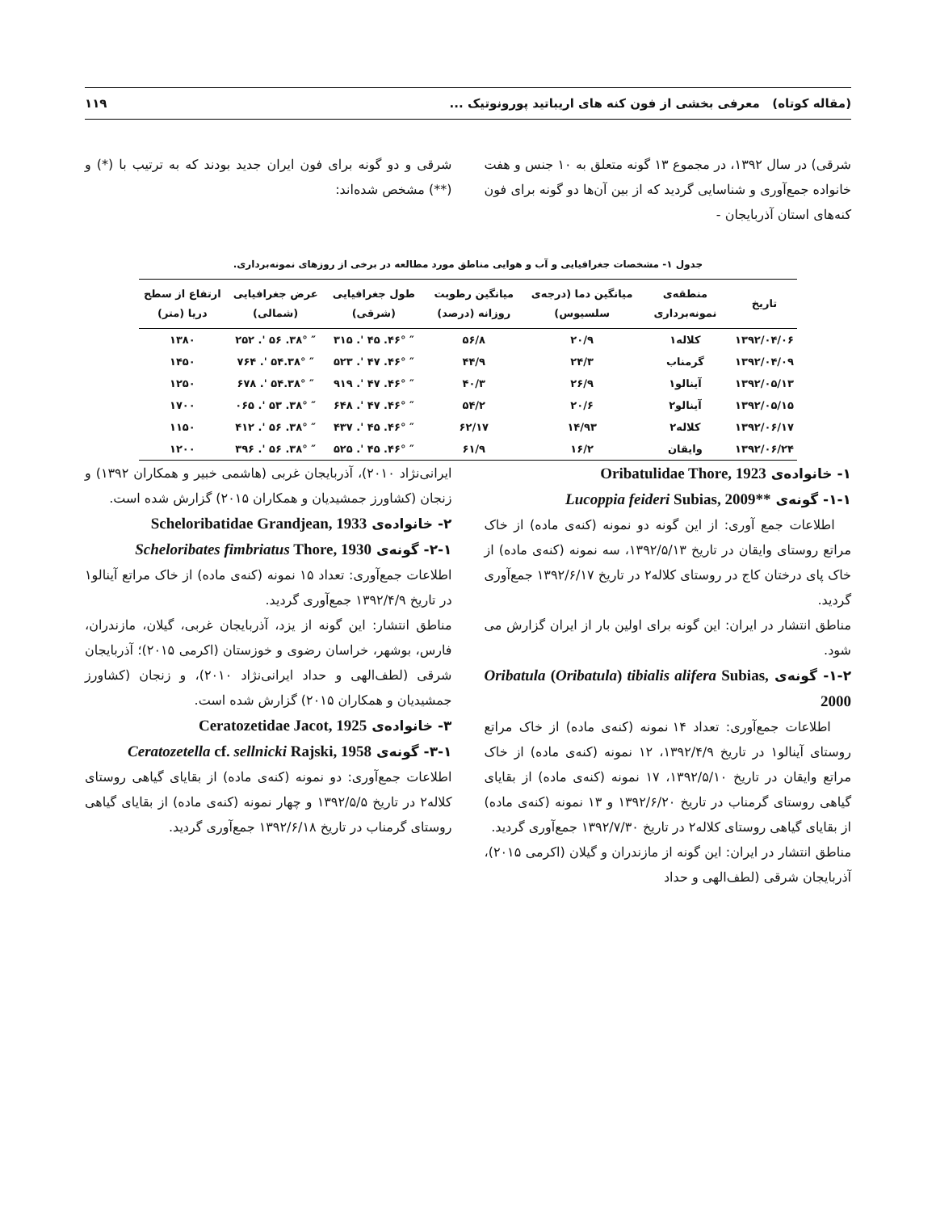(مقاله کوتاه) معرفی بخشی از فون کنه های اریباتید پورونوتیک ... ۱۱۹
شرقی) در سال ۱۳۹۲، در مجموع ۱۳ گونه متعلق به ۱۰ جنس و هفت خانواده جمع‌آوری و شناسایی گردید که از بین آن‌ها دو گونه برای فون کنه‌های استان آذربایجان -
شرقی و دو گونه برای فون ایران جدید بودند که به ترتیب با (*) و (**) مشخص شده‌اند:
جدول ۱- مشخصات جغرافیایی و آب و هوایی مناطق مورد مطالعه در برخی از روزهای نمونه‌برداری.
| تاریخ | منطقه‌ی نمونه‌برداری | میانگین دما (درجه‌ی سلسیوس) | میانگین رطوبت روزانه (درصد) | طول جغرافیایی (شرقی) | عرض جغرافیایی (شمالی) | ارتفاع از سطح دریا (متر) |
| --- | --- | --- | --- | --- | --- | --- |
| ۱۳۹۲/۰۴/۰۶ | کلاله۱ | ۲۰/۹ | ۵۶/۸ | ″ ۴۶°. ۴۵ '. ۳۱۵ | ″ ۳۸°. ۵۶ '. ۲۵۲ | ۱۳۸۰ |
| ۱۳۹۲/۰۴/۰۹ | گرمناب | ۲۴/۳ | ۴۴/۹ | ″ ۴۶°. ۴۷ '. ۵۲۳ | ″ ۳۸°.۵۴ '. ۷۶۴ | ۱۴۵۰ |
| ۱۳۹۲/۰۵/۱۳ | آینالو۱ | ۲۶/۹ | ۴۰/۳ | ″ ۴۶°. ۴۷ '. ۹۱۹ | ″ ۳۸°.۵۴ '. ۶۷۸ | ۱۲۵۰ |
| ۱۳۹۲/۰۵/۱۵ | آینالو۲ | ۲۰/۶ | ۵۴/۲ | ″ ۴۶°. ۴۷ '. ۶۴۸ | ″ ۳۸°. ۵۳ '. ۰۶۵ | ۱۷۰۰ |
| ۱۳۹۲/۰۶/۱۷ | کلاله۲ | ۱۴/۹۳ | ۶۲/۱۷ | ″ ۴۶°. ۴۵ '. ۴۳۷ | ″ ۳۸°. ۵۶ '. ۴۱۲ | ۱۱۵۰ |
| ۱۳۹۲/۰۶/۲۴ | وایقان | ۱۶/۲ | ۶۱/۹ | ″ ۴۶°. ۴۵ '. ۵۲۵ | ″ ۳۸°. ۵۶ '. ۳۹۶ | ۱۲۰۰ |
۱- خانواده‌ی Oribatulidae Thore, 1923
۱-۱- گونه‌ی Lucoppia feideri Subias, 2009**
اطلاعات جمع آوری: از این گونه دو نمونه (کنه‌ی ماده) از خاک مراتع روستای وایقان در تاریخ ۱۳۹۲/۵/۱۳، سه نمونه (کنه‌ی ماده) از خاک پای درختان کاج در روستای کلاله۲ در تاریخ ۱۳۹۲/۶/۱۷ جمع‌آوری گردید.
مناطق انتشار در ایران: این گونه برای اولین بار از ایران گزارش می شود.
۱-۲- گونه‌ی Oribatula (Oribatula) tibialis alifera Subias, 2000
اطلاعات جمع‌آوری: تعداد ۱۴ نمونه (کنه‌ی ماده) از خاک مراتع روستای آینالو۱ در تاریخ ۱۳۹۲/۴/۹، ۱۲ نمونه (کنه‌ی ماده) از خاک مراتع وایقان در تاریخ ۱۳۹۲/۵/۱۰، ۱۷ نمونه (کنه‌ی ماده) از بقایای گیاهی روستای گرمناب در تاریخ ۱۳۹۲/۶/۲۰ و ۱۳ نمونه (کنه‌ی ماده) از بقایای گیاهی روستای کلاله۲ در تاریخ ۱۳۹۲/۷/۳۰ جمع‌آوری گردید.
مناطق انتشار در ایران: این گونه از مازندران و گیلان (اکرمی ۲۰۱۵)، آذربایجان شرقی (لطف‌الهی و حداد
ایرانی‌نژاد ۲۰۱۰)، آذربایجان غربی (هاشمی خبیر و همکاران ۱۳۹۲) و زنجان (کشاورز جمشیدیان و همکاران ۲۰۱۵) گزارش شده است.
۲- خانواده‌ی Scheloribatidae Grandjean, 1933
۲-۱- گونه‌ی Scheloribates fimbriatus Thore, 1930
اطلاعات جمع‌آوری: تعداد ۱۵ نمونه (کنه‌ی ماده) از خاک مراتع آینالو۱ در تاریخ ۱۳۹۲/۴/۹ جمع‌آوری گردید.
مناطق انتشار: این گونه از یزد، آذربایجان غربی، گیلان، مازندران، فارس، بوشهر، خراسان رضوی و خوزستان (اکرمی ۲۰۱۵)؛ آذربایجان شرقی (لطف‌الهی و حداد ایرانی‌نژاد ۲۰۱۰)، و زنجان (کشاورز جمشیدیان و همکاران ۲۰۱۵) گزارش شده است.
۳- خانواده‌ی Ceratozetidae Jacot, 1925
۳-۱- گونه‌ی Ceratozetella cf. sellnicki Rajski, 1958
اطلاعات جمع‌آوری: دو نمونه (کنه‌ی ماده) از بقایای گیاهی روستای کلاله۲ در تاریخ ۱۳۹۲/۵/۵ و چهار نمونه (کنه‌ی ماده) از بقایای گیاهی روستای گرمناب در تاریخ ۱۳۹۲/۶/۱۸ جمع‌آوری گردید.